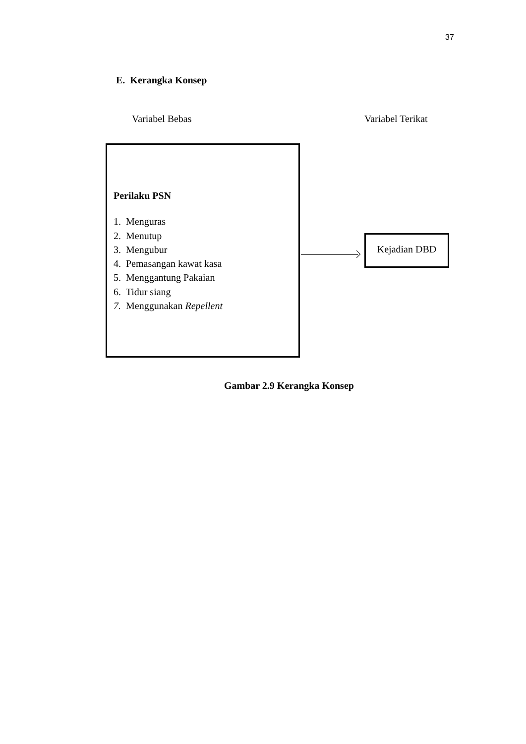37
E. Kerangka Konsep
Variabel Bebas Variabel Terikat
Perilaku PSN
1. Menguras
2. Menutup
3. Mengubur
4. Pemasangan kawat kasa
5. Menggantung Pakaian
6. Tidur siang
7. Menggunakan Repellent
Kejadian DBD
Gambar 2.9 Kerangka Konsep